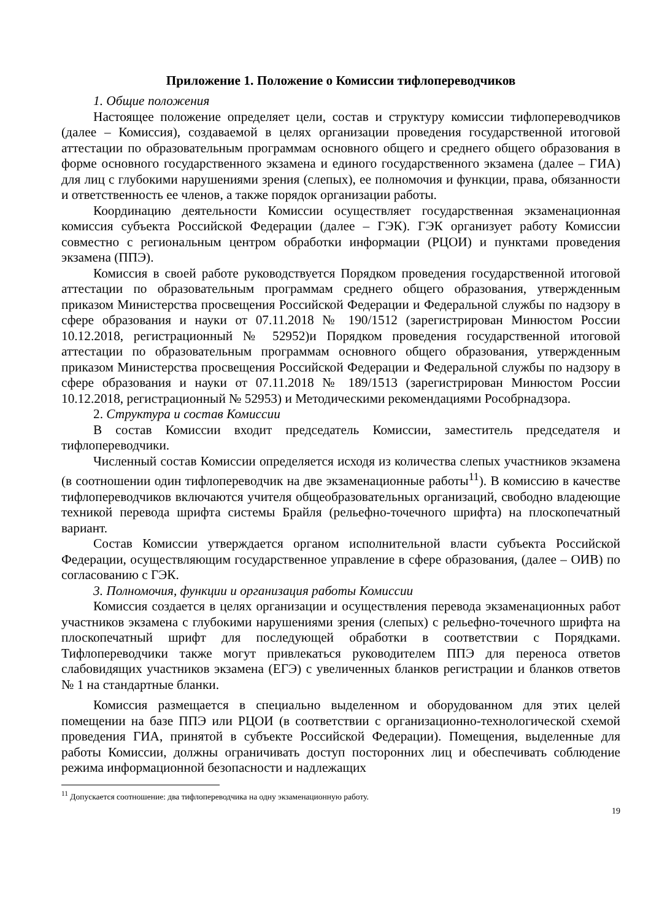Приложение 1. Положение о Комиссии тифлопереводчиков
1. Общие положения
Настоящее положение определяет цели, состав и структуру комиссии тифлопереводчиков (далее – Комиссия), создаваемой в целях организации проведения государственной итоговой аттестации по образовательным программам основного общего и среднего общего образования в форме основного государственного экзамена и единого государственного экзамена (далее – ГИА) для лиц с глубокими нарушениями зрения (слепых), ее полномочия и функции, права, обязанности и ответственность ее членов, а также порядок организации работы.
Координацию деятельности Комиссии осуществляет государственная экзаменационная комиссия субъекта Российской Федерации (далее – ГЭК). ГЭК организует работу Комиссии совместно с региональным центром обработки информации (РЦОИ) и пунктами проведения экзамена (ППЭ).
Комиссия в своей работе руководствуется Порядком проведения государственной итоговой аттестации по образовательным программам среднего общего образования, утвержденным приказом Министерства просвещения Российской Федерации и Федеральной службы по надзору в сфере образования и науки от 07.11.2018 № 190/1512 (зарегистрирован Минюстом России 10.12.2018, регистрационный № 52952)и Порядком проведения государственной итоговой аттестации по образовательным программам основного общего образования, утвержденным приказом Министерства просвещения Российской Федерации и Федеральной службы по надзору в сфере образования и науки от 07.11.2018 № 189/1513 (зарегистрирован Минюстом России 10.12.2018, регистрационный № 52953) и Методическими рекомендациями Рособрнадзора.
2. Структура и состав Комиссии
В состав Комиссии входит председатель Комиссии, заместитель председателя и тифлопереводчики.
Численный состав Комиссии определяется исходя из количества слепых участников экзамена (в соотношении один тифлопереводчик на две экзаменационные работы<sup>11</sup>). В комиссию в качестве тифлопереводчиков включаются учителя общеобразовательных организаций, свободно владеющие техникой перевода шрифта системы Брайля (рельефно-точечного шрифта) на плоскопечатный вариант.
Состав Комиссии утверждается органом исполнительной власти субъекта Российской Федерации, осуществляющим государственное управление в сфере образования, (далее – ОИВ) по согласованию с ГЭК.
3. Полномочия, функции и организация работы Комиссии
Комиссия создается в целях организации и осуществления перевода экзаменационных работ участников экзамена с глубокими нарушениями зрения (слепых) с рельефно-точечного шрифта на плоскопечатный шрифт для последующей обработки в соответствии с Порядками. Тифлопереводчики также могут привлекаться руководителем ППЭ для переноса ответов слабовидящих участников экзамена (ЕГЭ) с увеличенных бланков регистрации и бланков ответов № 1 на стандартные бланки.
Комиссия размещается в специально выделенном и оборудованном для этих целей помещении на базе ППЭ или РЦОИ (в соответствии с организационно-технологической схемой проведения ГИА, принятой в субъекте Российской Федерации). Помещения, выделенные для работы Комиссии, должны ограничивать доступ посторонних лиц и обеспечивать соблюдение режима информационной безопасности и надлежащих
<sup>11</sup> Допускается соотношение: два тифлопереводчика на одну экзаменационную работу.
19